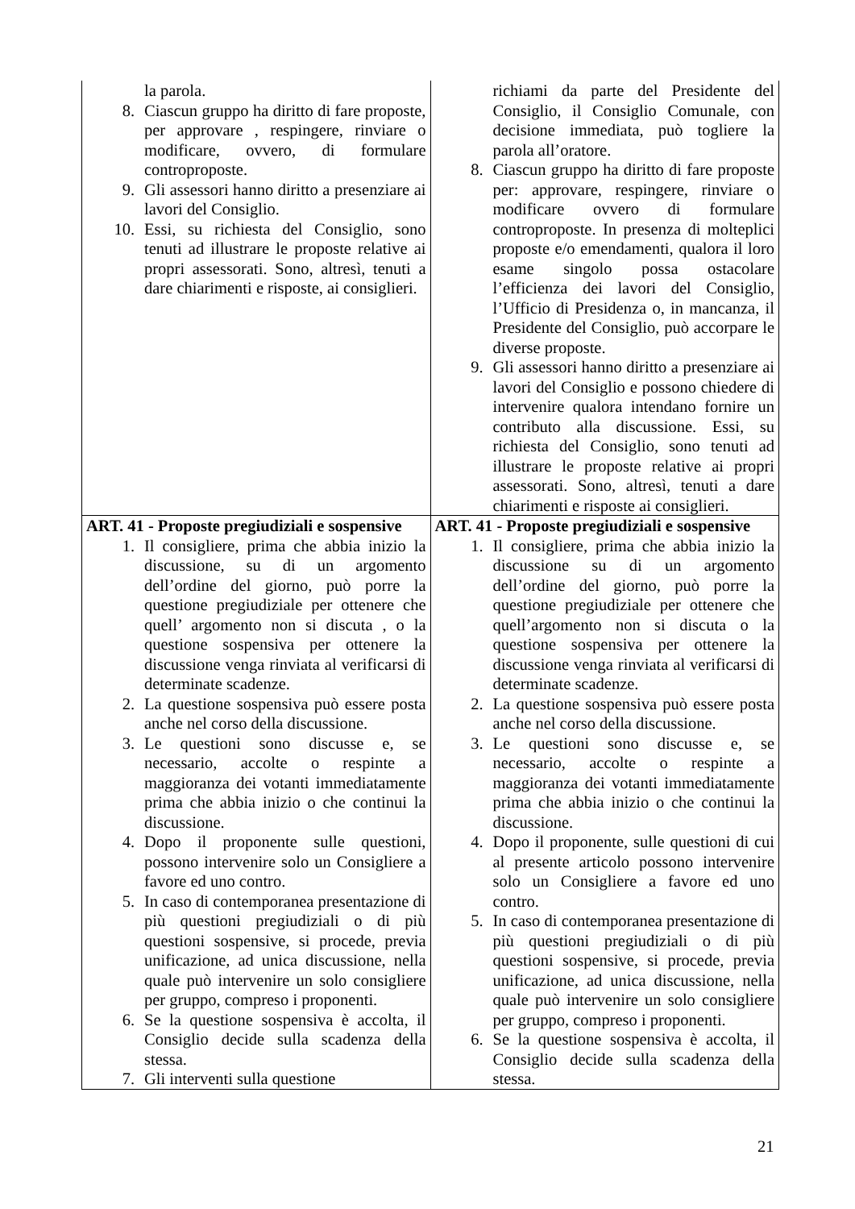| la parola. 8. Ciascun gruppo ha diritto di fare proposte, per approvare , respingere, rinviare o modificare, ovvero, di formulare controproposte. 9. Gli assessori hanno diritto a presenziare ai lavori del Consiglio. 10. Essi, su richiesta del Consiglio, sono tenuti ad illustrare le proposte relative ai propri assessorati. Sono, altresì, tenuti a dare chiarimenti e risposte, ai consiglieri. | richiami da parte del Presidente del Consiglio, il Consiglio Comunale, con decisione immediata, può togliere la parola all’oratore. 8. Ciascun gruppo ha diritto di fare proposte per: approvare, respingere, rinviare o modificare ovvero di formulare controproposte. In presenza di molteplici proposte e/o emendamenti, qualora il loro esame singolo possa ostacolare l’efficienza dei lavori del Consiglio, l’Ufficio di Presidenza o, in mancanza, il Presidente del Consiglio, può accorpare le diverse proposte. 9. Gli assessori hanno diritto a presenziare ai lavori del Consiglio e possono chiedere di intervenire qualora intendano fornire un contributo alla discussione. Essi, su richiesta del Consiglio, sono tenuti ad illustrare le proposte relative ai propri assessorati. Sono, altresì, tenuti a dare chiarimenti e risposte ai consiglieri. |
| ART. 41 - Proposte pregiudiziali e sospensive 1. Il consigliere, prima che abbia inizio la discussione, su di un argomento dell’ordine del giorno, può porre la questione pregiudiziale per ottenere che quell’ argomento non si discuta , o la questione sospensiva per ottenere la discussione venga rinviata al verificarsi di determinate scadenze. 2. La questione sospensiva può essere posta anche nel corso della discussione. 3. Le questioni sono discusse e, se necessario, accolte o respinte a maggioranza dei votanti immediatamente prima che abbia inizio o che continui la discussione. 4. Dopo il proponente sulle questioni, possono intervenire solo un Consigliere a favore ed uno contro. 5. In caso di contemporanea presentazione di più questioni pregiudiziali o di più questioni sospensive, si procede, previa unificazione, ad unica discussione, nella quale può intervenire un solo consigliere per gruppo, compreso i proponenti. 6. Se la questione sospensiva è accolta, il Consiglio decide sulla scadenza della stessa. 7. Gli interventi sulla questione | ART. 41 - Proposte pregiudiziali e sospensive 1. Il consigliere, prima che abbia inizio la discussione su di un argomento dell’ordine del giorno, può porre la questione pregiudiziale per ottenere che quell’argomento non si discuta o la questione sospensiva per ottenere la discussione venga rinviata al verificarsi di determinate scadenze. 2. La questione sospensiva può essere posta anche nel corso della discussione. 3. Le questioni sono discusse e, se necessario, accolte o respinte a maggioranza dei votanti immediatamente prima che abbia inizio o che continui la discussione. 4. Dopo il proponente, sulle questioni di cui al presente articolo possono intervenire solo un Consigliere a favore ed uno contro. 5. In caso di contemporanea presentazione di più questioni pregiudiziali o di più questioni sospensive, si procede, previa unificazione, ad unica discussione, nella quale può intervenire un solo consigliere per gruppo, compreso i proponenti. 6. Se la questione sospensiva è accolta, il Consiglio decide sulla scadenza della stessa. |
21